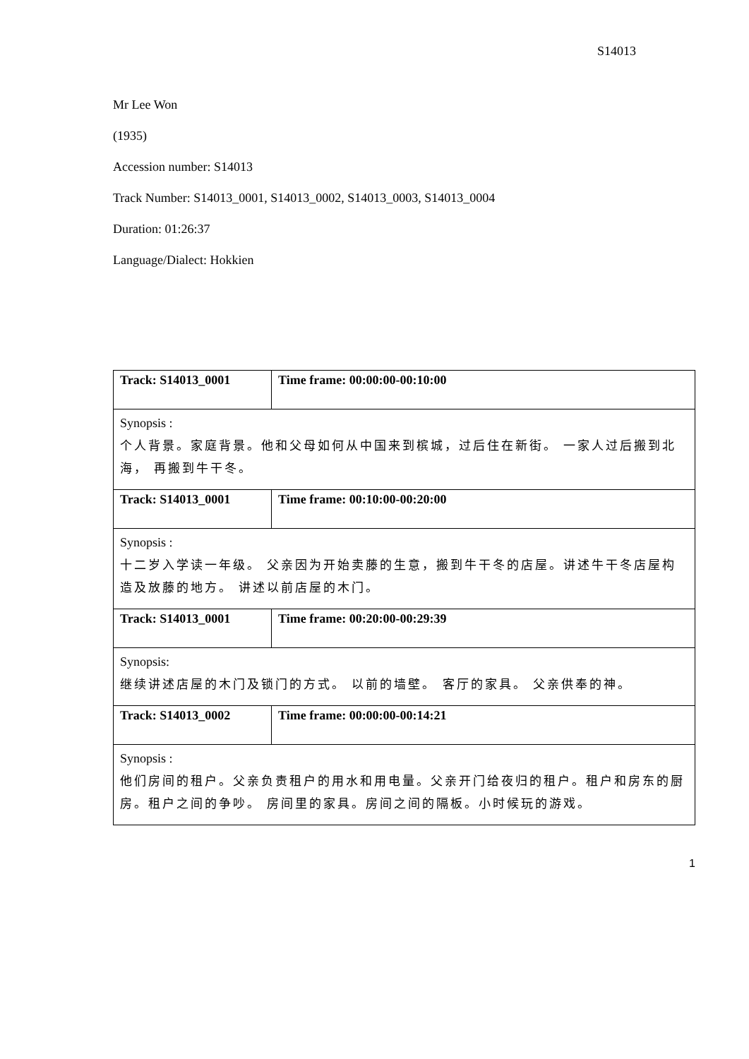S14013
Mr Lee Won
(1935)
Accession number: S14013
Track Number: S14013_0001, S14013_0002, S14013_0003, S14013_0004
Duration: 01:26:37
Language/Dialect: Hokkien
| Track: S14013_0001 | Time frame: 00:00:00-00:10:00 |
| Synopsis : 个人背景。家庭背景。他和父母如何从中国来到槟城，过后住在新街。 一家人过后搬到北海， 再搬到牛干冬。 | |
| Track: S14013_0001 | Time frame: 00:10:00-00:20:00 |
| Synopsis : 十二岁入学读一年级。 父亲因为开始卖藤的生意，搬到牛干冬的店屋。讲述牛干冬店屋构造及放藤的地方。 讲述以前店屋的木门。 | |
| Track: S14013_0001 | Time frame: 00:20:00-00:29:39 |
| Synopsis: 继续讲述店屋的木门及锁门的方式。 以前的墙壁。 客厅的家具。 父亲供奉的神。 | |
| Track: S14013_0002 | Time frame: 00:00:00-00:14:21 |
| Synopsis : 他们房间的租户。父亲负责租户的用水和用电量。父亲开门给夜归的租户。租户和房东的厨房。租户之间的争吵。 房间里的家具。房间之间的隔板。小时候玩的游戏。 | |
1